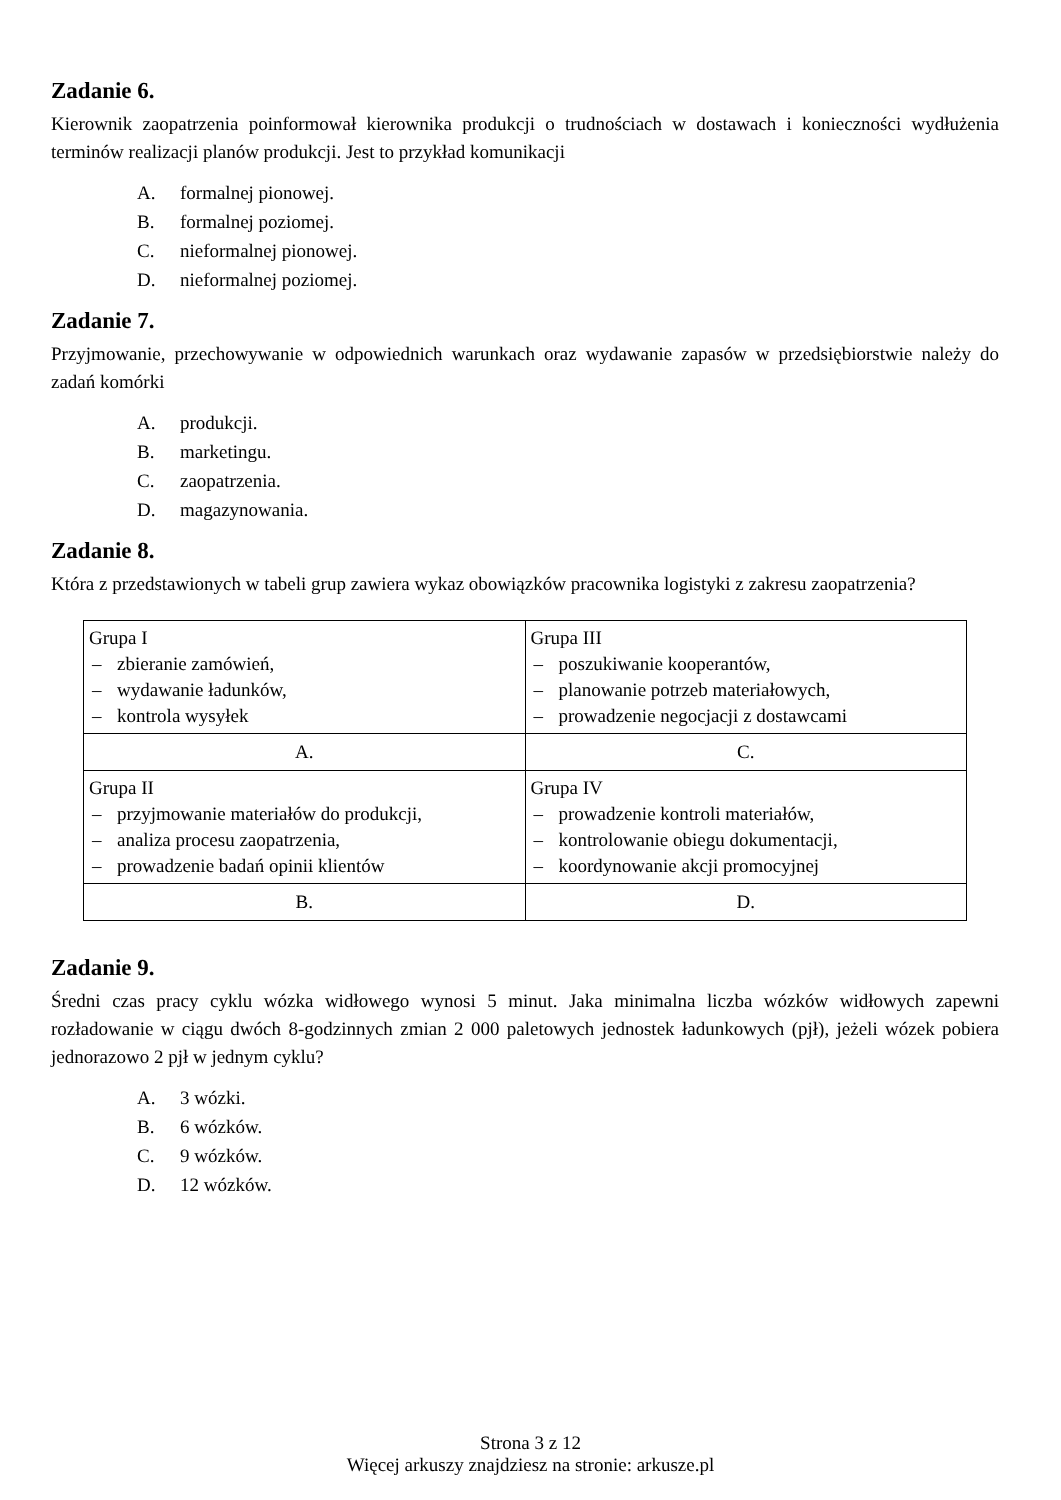Zadanie 6.
Kierownik zaopatrzenia poinformował kierownika produkcji o trudnościach w dostawach i konieczności wydłużenia terminów realizacji planów produkcji. Jest to przykład komunikacji
A. formalnej pionowej.
B. formalnej poziomej.
C. nieformalnej pionowej.
D. nieformalnej poziomej.
Zadanie 7.
Przyjmowanie, przechowywanie w odpowiednich warunkach oraz wydawanie zapasów w przedsiębiorstwie należy do zadań komórki
A. produkcji.
B. marketingu.
C. zaopatrzenia.
D. magazynowania.
Zadanie 8.
Która z przedstawionych w tabeli grup zawiera wykaz obowiązków pracownika logistyki z zakresu zaopatrzenia?
| Grupa I – zbieranie zamówień, – wydawanie ładunków, – kontrola wysyłek | Grupa III – poszukiwanie kooperantów, – planowanie potrzeb materiałowych, – prowadzenie negocjacji z dostawcami |
| A. | C. |
| Grupa II – przyjmowanie materiałów do produkcji, – analiza procesu zaopatrzenia, – prowadzenie badań opinii klientów | Grupa IV – prowadzenie kontroli materiałów, – kontrolowanie obiegu dokumentacji, – koordynowanie akcji promocyjnej |
| B. | D. |
Zadanie 9.
Średni czas pracy cyklu wózka widłowego wynosi 5 minut. Jaka minimalna liczba wózków widłowych zapewni rozładowanie w ciągu dwóch 8-godzinnych zmian 2 000 paletowych jednostek ładunkowych (pjł), jeżeli wózek pobiera jednorazowo 2 pjł w jednym cyklu?
A. 3 wózki.
B. 6 wózków.
C. 9 wózków.
D. 12 wózków.
Strona 3 z 12
Więcej arkuszy znajdziesz na stronie: arkusze.pl